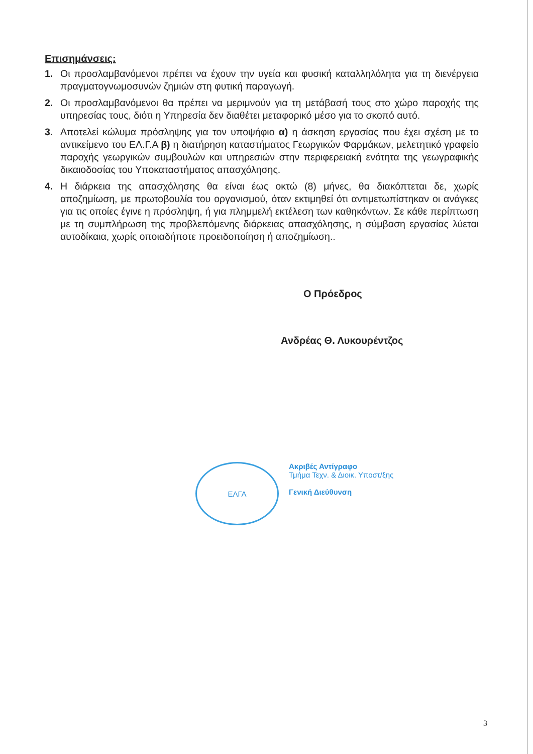Επισημάνσεις:
1. Οι προσλαμβανόμενοι πρέπει να έχουν την υγεία και φυσική καταλληλόλητα για τη διενέργεια πραγματογνωμοσυνών ζημιών στη φυτική παραγωγή.
2. Οι προσλαμβανόμενοι θα πρέπει να μεριμνούν για τη μετάβασή τους στο χώρο παροχής της υπηρεσίας τους, διότι η Υπηρεσία δεν διαθέτει μεταφορικό μέσο για το σκοπό αυτό.
3. Αποτελεί κώλυμα πρόσληψης για τον υποψήφιο α) η άσκηση εργασίας που έχει σχέση με το αντικείμενο του ΕΛ.Γ.Α β) η διατήρηση καταστήματος Γεωργικών Φαρμάκων, μελετητικό γραφείο παροχής γεωργικών συμβουλών και υπηρεσιών στην περιφερειακή ενότητα της γεωγραφικής δικαιοδοσίας του Υποκαταστήματος απασχόλησης.
4. Η διάρκεια της απασχόλησης θα είναι έως οκτώ (8) μήνες, θα διακόπτεται δε, χωρίς αποζημίωση, με πρωτοβουλία του οργανισμού, όταν εκτιμηθεί ότι αντιμετωπίστηκαν οι ανάγκες για τις οποίες έγινε η πρόσληψη, ή για πλημμελή εκτέλεση των καθηκόντων. Σε κάθε περίπτωση με τη συμπλήρωση της προβλεπόμενης διάρκειας απασχόλησης, η σύμβαση εργασίας λύεται αυτοδίκαια, χωρίς οποιαδήποτε προειδοποίηση ή αποζημίωση..
Ο Πρόεδρος
Ανδρέας Θ. Λυκουρέντζος
ΕΛΓΑ
Ακριβές Αντίγραφο
Τμήμα Τεχν. & Διοικ. Υποστ/ξης
Γενική Διεύθυνση
3